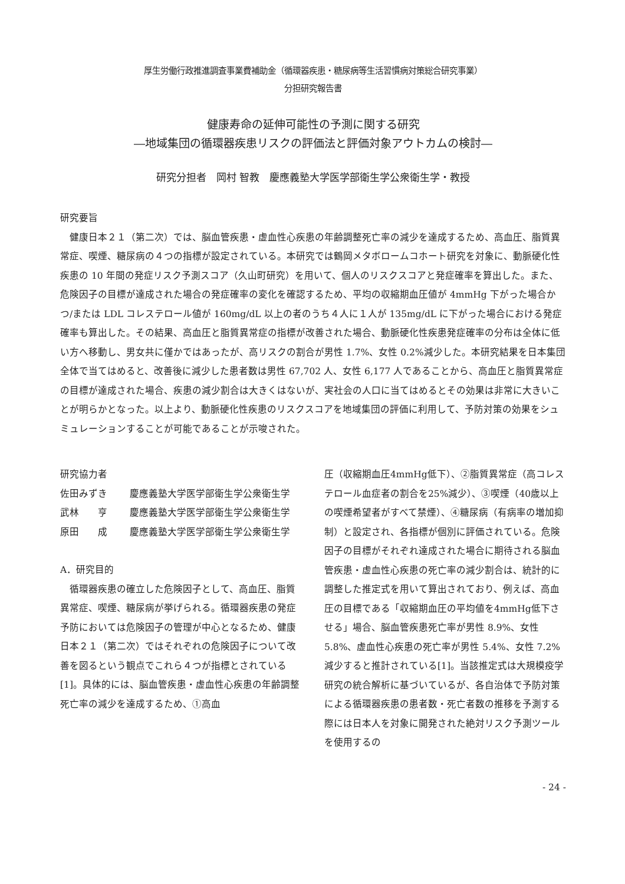厚生労働行政推進調査事業費補助金（循環器疾患・糖尿病等生活習慣病対策総合研究事業）
分担研究報告書
健康寿命の延伸可能性の予測に関する研究
―地域集団の循環器疾患リスクの評価法と評価対象アウトカムの検討―
研究分担者　岡村 智教　慶應義塾大学医学部衛生学公衆衛生学・教授
研究要旨
　健康日本２１（第二次）では、脳血管疾患・虚血性心疾患の年齢調整死亡率の減少を達成するため、高血圧、脂質異常症、喫煙、糖尿病の４つの指標が設定されている。本研究では鶴岡メタボロームコホート研究を対象に、動脈硬化性疾患の 10 年間の発症リスク予測スコア（久山町研究）を用いて、個人のリスクスコアと発症確率を算出した。また、危険因子の目標が達成された場合の発症確率の変化を確認するため、平均の収縮期血圧値が 4mmHg 下がった場合かつ/または LDL コレステロール値が 160mg/dL 以上の者のうち４人に１人が 135mg/dL に下がった場合における発症確率も算出した。その結果、高血圧と脂質異常症の指標が改善された場合、動脈硬化性疾患発症確率の分布は全体に低い方へ移動し、男女共に僅かではあったが、高リスクの割合が男性 1.7%、女性 0.2%減少した。本研究結果を日本集団全体で当てはめると、改善後に減少した患者数は男性 67,702 人、女性 6,177 人であることから、高血圧と脂質異常症の目標が達成された場合、疾患の減少割合は大きくはないが、実社会の人口に当てはめるとその効果は非常に大きいことが明らかとなった。以上より、動脈硬化性疾患のリスクスコアを地域集団の評価に利用して、予防対策の効果をシュミュレーションすることが可能であることが示唆された。
研究協力者
| 佐田みずき | 慶應義塾大学医学部衛生学公衆衛生学 |
| 武林 亨 | 慶應義塾大学医学部衛生学公衆衛生学 |
| 原田 成 | 慶應義塾大学医学部衛生学公衆衛生学 |
A．研究目的
　循環器疾患の確立した危険因子として、高血圧、脂質異常症、喫煙、糖尿病が挙げられる。循環器疾患の発症予防においては危険因子の管理が中心となるため、健康日本２１（第二次）ではそれぞれの危険因子について改善を図るという観点でこれら４つが指標とされている[1]。具体的には、脳血管疾患・虚血性心疾患の年齢調整死亡率の減少を達成するため、①高血
圧（収縮期血圧4mmHg低下）、②脂質異常症（高コレステロール血症者の割合を25%減少）、③喫煙（40歳以上の喫煙希望者がすべて禁煙）、④糖尿病（有病率の増加抑制）と設定され、各指標が個別に評価されている。危険因子の目標がそれぞれ達成された場合に期待される脳血管疾患・虚血性心疾患の死亡率の減少割合は、統計的に調整した推定式を用いて算出されており、例えば、高血圧の目標である「収縮期血圧の平均値を4mmHg低下させる」場合、脳血管疾患死亡率が男性 8.9%、女性 5.8%、虚血性心疾患の死亡率が男性 5.4%、女性 7.2%減少すると推計されている[1]。当該推定式は大規模疫学研究の統合解析に基づいているが、各自治体で予防対策による循環器疾患の患者数・死亡者数の推移を予測する際には日本人を対象に開発された絶対リスク予測ツールを使用するの
- 24 -